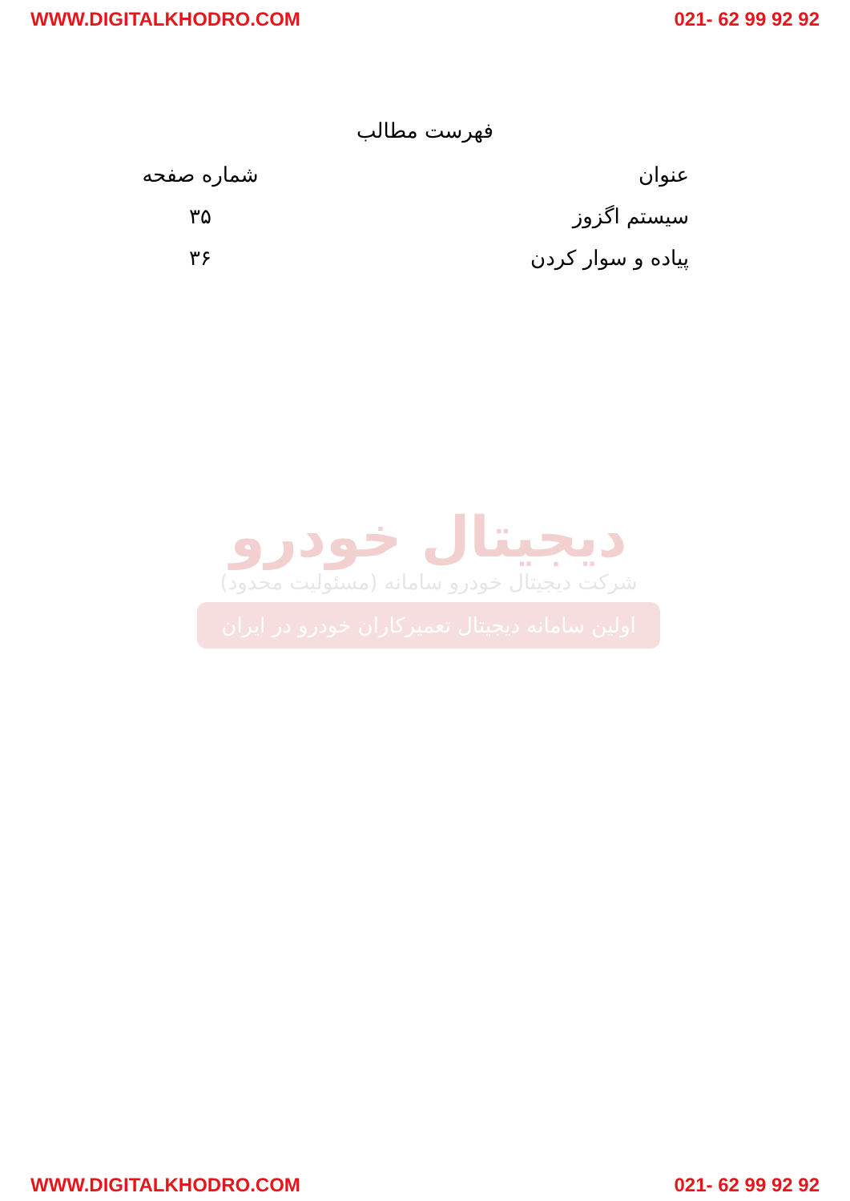WWW.DIGITALKHODRO.COM 021- 62 99 92 92
فهرست مطالب
| عنوان | شماره صفحه |
| --- | --- |
| سیستم اگزوز | ۳۵ |
| پیاده و سوار کردن | ۳۶ |
دیجیتال خودرو
شرکت دیجیتال خودرو سامانه (مسئولیت محدود)
اولین سامانه دیجیتال تعمیرکاران خودرو در ایران
WWW.DIGITALKHODRO.COM 021- 62 99 92 92